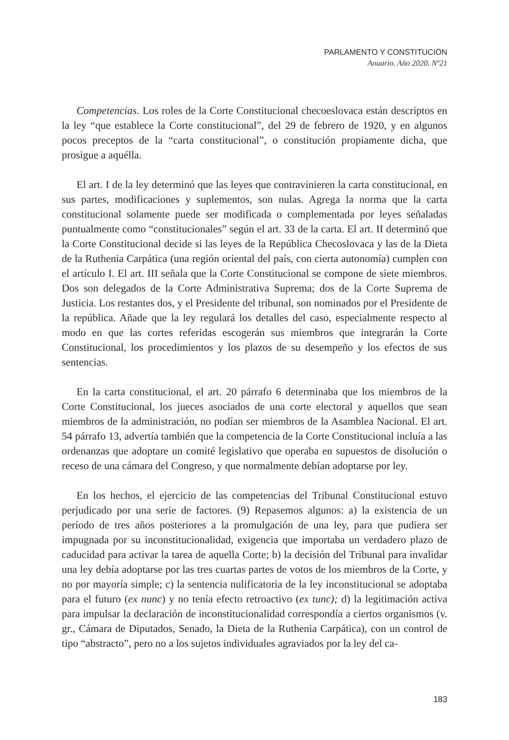PARLAMENTO Y CONSTITUCIÓN
Anuario. Año 2020. Nº21
Competencias. Los roles de la Corte Constitucional checoeslovaca están descriptos en la ley “que establece la Corte constitucional”, del 29 de febrero de 1920, y en algunos pocos preceptos de la “carta constitucional”, o constitución propiamente dicha, que prosigue a aquélla.
El art. I de la ley determinó que las leyes que contravinieren la carta constitucional, en sus partes, modificaciones y suplementos, son nulas. Agrega la norma que la carta constitucional solamente puede ser modificada o complementada por leyes señaladas puntualmente como “constitucionales” según el art. 33 de la carta. El art. II determinó que la Corte Constitucional decide si las leyes de la República Checoslovaca y las de la Dieta de la Ruthenia Carpática (una región oriental del país, con cierta autonomía) cumplen con el artículo I. El art. III señala que la Corte Constitucional se compone de siete miembros. Dos son delegados de la Corte Administrativa Suprema; dos de la Corte Suprema de Justicia. Los restantes dos, y el Presidente del tribunal, son nominados por el Presidente de la república. Añade que la ley regulará los detalles del caso, especialmente respecto al modo en que las cortes referidas escogerán sus miembros que integrarán la Corte Constitucional, los procedimientos y los plazos de su desempeño y los efectos de sus sentencias.
En la carta constitucional, el art. 20 párrafo 6 determinaba que los miembros de la Corte Constitucional, los jueces asociados de una corte electoral y aquellos que sean miembros de la administración, no podían ser miembros de la Asamblea Nacional. El art. 54 párrafo 13, advertía también que la competencia de la Corte Constitucional incluía a las ordenanzas que adoptare un comité legislativo que operaba en supuestos de disolución o receso de una cámara del Congreso, y que normalmente debían adoptarse por ley.
En los hechos, el ejercicio de las competencias del Tribunal Constitucional estuvo perjudicado por una serie de factores. (9) Repasemos algunos: a) la existencia de un período de tres años posteriores a la promulgación de una ley, para que pudiera ser impugnada por su inconstitucionalidad, exigencia que importaba un verdadero plazo de caducidad para activar la tarea de aquella Corte; b) la decisión del Tribunal para invalidar una ley debía adoptarse por las tres cuartas partes de votos de los miembros de la Corte, y no por mayoría simple; c) la sentencia nulificatoria de la ley inconstitucional se adoptaba para el futuro (ex nunc) y no tenía efecto retroactivo (ex tunc); d) la legitimación activa para impulsar la declaración de inconstitucionalidad correspondía a ciertos organismos (v. gr., Cámara de Diputados, Senado, la Dieta de la Ruthenia Carpática), con un control de tipo “abstracto”, pero no a los sujetos individuales agraviados por la ley del ca-
183